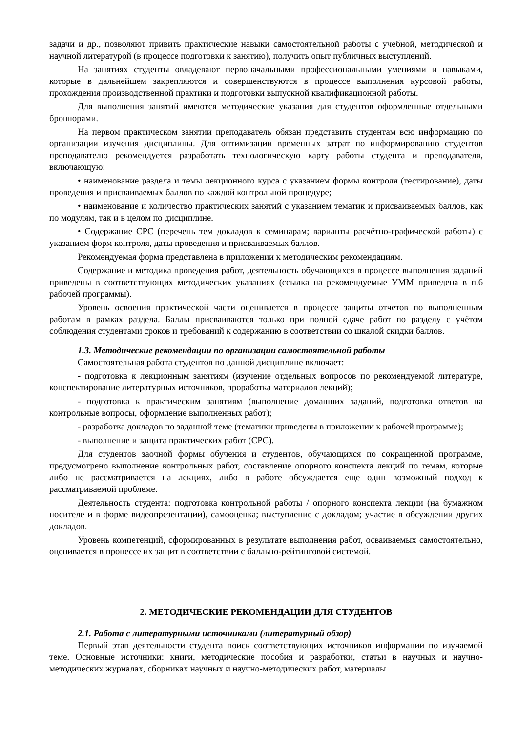задачи и др., позволяют привить практические навыки самостоятельной работы с учебной, методической и научной литературой (в процессе подготовки к занятию), получить опыт публичных выступлений.
На занятиях студенты овладевают первоначальными профессиональными умениями и навыками, которые в дальнейшем закрепляются и совершенствуются в процессе выполнения курсовой работы, прохождения производственной практики и подготовки выпускной квалификационной работы.
Для выполнения занятий имеются методические указания для студентов оформленные отдельными брошюрами.
На первом практическом занятии преподаватель обязан представить студентам всю информацию по организации изучения дисциплины. Для оптимизации временных затрат по информированию студентов преподавателю рекомендуется разработать технологическую карту работы студента и преподавателя, включающую:
• наименование раздела и темы лекционного курса с указанием формы контроля (тестирование), даты проведения и присваиваемых баллов по каждой контрольной процедуре;
• наименование и количество практических занятий с указанием тематик и присваиваемых баллов, как по модулям, так и в целом по дисциплине.
• Содержание СРС (перечень тем докладов к семинарам; варианты расчётно-графической работы) с указанием форм контроля, даты проведения и присваиваемых баллов.
Рекомендуемая форма представлена в приложении к методическим рекомендациям.
Содержание и методика проведения работ, деятельность обучающихся в процессе выполнения заданий приведены в соответствующих методических указаниях (ссылка на рекомендуемые УММ приведена в п.6 рабочей программы).
Уровень освоения практической части оценивается в процессе защиты отчётов по выполненным работам в рамках раздела. Баллы присваиваются только при полной сдаче работ по разделу с учётом соблюдения студентами сроков и требований к содержанию в соответствии со шкалой скидки баллов.
1.3. Методические рекомендации по организации самостоятельной работы
Самостоятельная работа студентов по данной дисциплине включает:
- подготовка к лекционным занятиям (изучение отдельных вопросов по рекомендуемой литературе, конспектирование литературных источников, проработка материалов лекций);
- подготовка к практическим занятиям (выполнение домашних заданий, подготовка ответов на контрольные вопросы, оформление выполненных работ);
- разработка докладов по заданной теме (тематики приведены в приложении к рабочей программе);
- выполнение и защита практических работ (СРС).
Для студентов заочной формы обучения и студентов, обучающихся по сокращенной программе, предусмотрено выполнение контрольных работ, составление опорного конспекта лекций по темам, которые либо не рассматривается на лекциях, либо в работе обсуждается еще один возможный подход к рассматриваемой проблеме.
Деятельность студента: подготовка контрольной работы / опорного конспекта лекции (на бумажном носителе и в форме видеопрезентации), самооценка; выступление с докладом; участие в обсуждении других докладов.
Уровень компетенций, сформированных в результате выполнения работ, осваиваемых самостоятельно, оценивается в процессе их защит в соответствии с балльно-рейтинговой системой.
2. МЕТОДИЧЕСКИЕ РЕКОМЕНДАЦИИ ДЛЯ СТУДЕНТОВ
2.1. Работа с литературными источниками (литературный обзор)
Первый этап деятельности студента поиск соответствующих источников информации по изучаемой теме. Основные источники: книги, методические пособия и разработки, статьи в научных и научно-методических журналах, сборниках научных и научно-методических работ, материалы